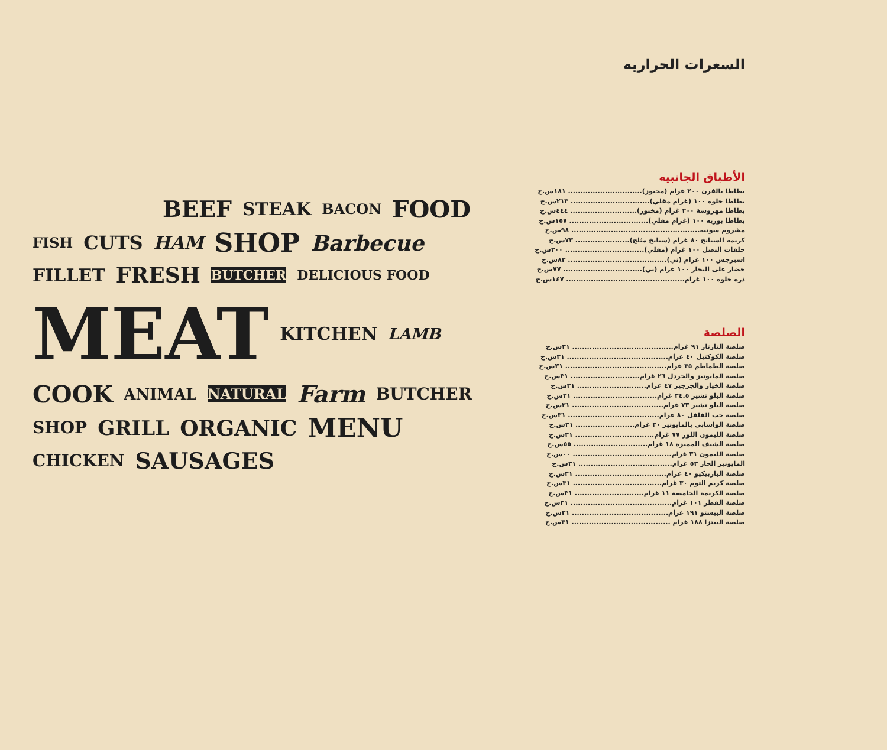BEEF STEAK BACON FOOD FISH CUTS HAM SHOP Barbecue FILLET FRESH BUTCHER DELICIOUS FOOD MEAT KITCHEN LAMB COOK ANIMAL NATURAL Farm BUTCHER SHOP GRILL ORGANIC MENU CHICKEN SAUSAGES
السعرات الحراريه
الأطباق الجانبيه
بطاطا بالفرن ٢٠٠ غرام (مخبوز).............................. ١٨١س.ح
بطاطا حلوه ١٠٠ (غرام مقلي)................................ ٢١٣س.ح
بطاطا مهروسة ٢٠٠ غرام (مخبوز)........................... ٤٤٤س.ح
بطاطا بوريه ١٠٠ (غرام مقلي)................................ ١٥٧س.ح
مشروم سوتيه.................................................... ٩٨س.ح
كريمه السبانخ ٨٠ غرام (سبانخ مثلج)...................... ٧٣س.ح
حلقات البصل ١٠٠ غرام (مقلي)................................ ٣٠٠س.ح
اسبرجس ١٠٠ غرام (ني)........................................ ٨٣س.ح
خضار على البخار ١٠٠ غرام (ني)................................ ٧٧س.ح
ذره حلوه ١٠٠ غرام................................................ ١٤٧س.ح
الصلصة
صلصة التارتار ٩١ غرام......................................... ٣١س.ح
صلصة الكوكتيل ٤٠ غرام......................................... ٣١س.ح
صلصة الطماطم ٣٥ غرام......................................... ٣١س.ح
صلصة المايونيز والخردل ٢٦ غرام............................ ٣١س.ح
صلصة الخيار والجرجير ٤٧ غرام............................ ٣١س.ح
صلصة البلو تشيز ٣٤.٥ غرام.................................. ٣١س.ح
صلصة البلو تشيز ٧٣ غرام..................................... ٣١س.ح
صلصة حب الفلفل ٨٠ غرام..................................... ٣١س.ح
صلصة الواسابي بالمايونيز ٣٠ غرام........................ ٣١س.ح
صلصة الليمون اللوز ٧٧ غرام................................ ٣١س.ح
صلصة الشيف المميزة ١٨ غرام.............................. ٥٥س.ح
صلصة الليمون ٣١ غرام........................................ ٠٠س.ح
المايونيز الحار ٥٣ غرام...................................... ٣١س.ح
صلصة الباربيكيو ٤٠ غرام..................................... ٣١س.ح
صلصة كريم الثوم ٣٠ غرام.................................... ٣١س.ح
صلصة الكريمة الحامضة ١١ غرام............................ ٣١س.ح
صلصة الفطر ١٠١ غرام......................................... ٣١س.ح
صلصة البيستو ١٩١ غرام....................................... ٣١س.ح
صلصة البيتزا ١٨٨ غرام ........................................ ٣١س.ح